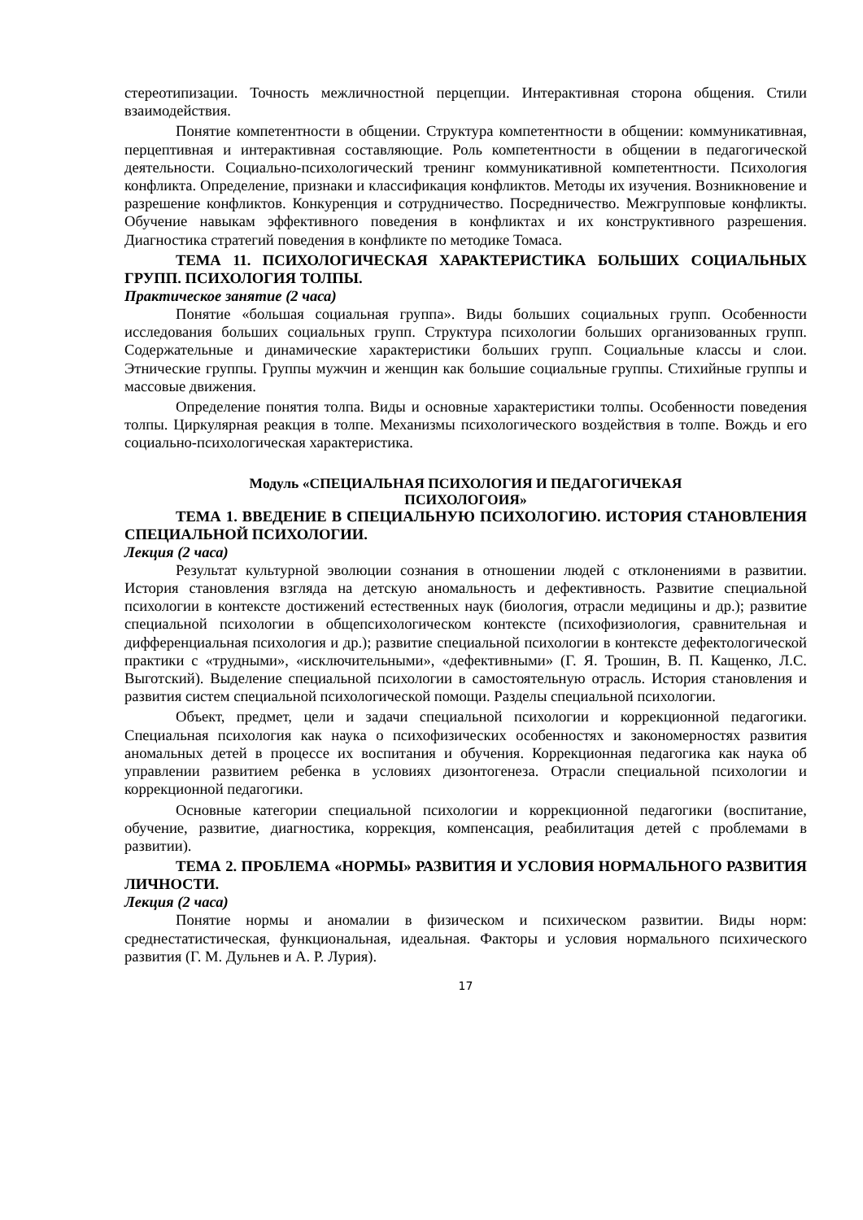стереотипизации. Точность межличностной перцепции. Интерактивная сторона общения. Стили взаимодействия.
Понятие компетентности в общении. Структура компетентности в общении: коммуникативная, перцептивная и интерактивная составляющие. Роль компетентности в общении в педагогической деятельности. Социально-психологический тренинг коммуникативной компетентности. Психология конфликта. Определение, признаки и классификация конфликтов. Методы их изучения. Возникновение и разрешение конфликтов. Конкуренция и сотрудничество. Посредничество. Межгрупповые конфликты. Обучение навыкам эффективного поведения в конфликтах и их конструктивного разрешения. Диагностика стратегий поведения в конфликте по методике Томаса.
ТЕМА 11. ПСИХОЛОГИЧЕСКАЯ ХАРАКТЕРИСТИКА БОЛЬШИХ СОЦИАЛЬНЫХ ГРУПП. ПСИХОЛОГИЯ ТОЛПЫ.
Практическое занятие (2 часа)
Понятие «большая социальная группа». Виды больших социальных групп. Особенности исследования больших социальных групп. Структура психологии больших организованных групп. Содержательные и динамические характеристики больших групп. Социальные классы и слои. Этнические группы. Группы мужчин и женщин как большие социальные группы. Стихийные группы и массовые движения.
Определение понятия толпа. Виды и основные характеристики толпы. Особенности поведения толпы. Циркулярная реакция в толпе. Механизмы психологического воздействия в толпе. Вождь и его социально-психологическая характеристика.
Модуль «СПЕЦИАЛЬНАЯ ПСИХОЛОГИЯ И ПЕДАГОГИЧЕКАЯ
ПСИХОЛОГОИЯ»
ТЕМА 1. ВВЕДЕНИЕ В СПЕЦИАЛЬНУЮ ПСИХОЛОГИЮ. ИСТОРИЯ СТАНОВЛЕНИЯ СПЕЦИАЛЬНОЙ ПСИХОЛОГИИ.
Лекция (2 часа)
Результат культурной эволюции сознания в отношении людей с отклонениями в развитии. История становления взгляда на детскую аномальность и дефективность. Развитие специальной психологии в контексте достижений естественных наук (биология, отрасли медицины и др.); развитие специальной психологии в общепсихологическом контексте (психофизиология, сравнительная и дифференциальная психология и др.); развитие специальной психологии в контексте дефектологической практики с «трудными», «исключительными», «дефективными» (Г. Я. Трошин, В. П. Кащенко, Л.С. Выготский). Выделение специальной психологии в самостоятельную отрасль. История становления и развития систем специальной психологической помощи. Разделы специальной психологии.
Объект, предмет, цели и задачи специальной психологии и коррекционной педагогики. Специальная психология как наука о психофизических особенностях и закономерностях развития аномальных детей в процессе их воспитания и обучения. Коррекционная педагогика как наука об управлении развитием ребенка в условиях дизонтогенеза. Отрасли специальной психологии и коррекционной педагогики.
Основные категории специальной психологии и коррекционной педагогики (воспитание, обучение, развитие, диагностика, коррекция, компенсация, реабилитация детей с проблемами в развитии).
ТЕМА 2. ПРОБЛЕМА «НОРМЫ» РАЗВИТИЯ И УСЛОВИЯ НОРМАЛЬНОГО РАЗВИТИЯ ЛИЧНОСТИ.
Лекция (2 часа)
Понятие нормы и аномалии в физическом и психическом развитии. Виды норм: среднестатистическая, функциональная, идеальная. Факторы и условия нормального психического развития (Г. М. Дульнев и А. Р. Лурия).
17